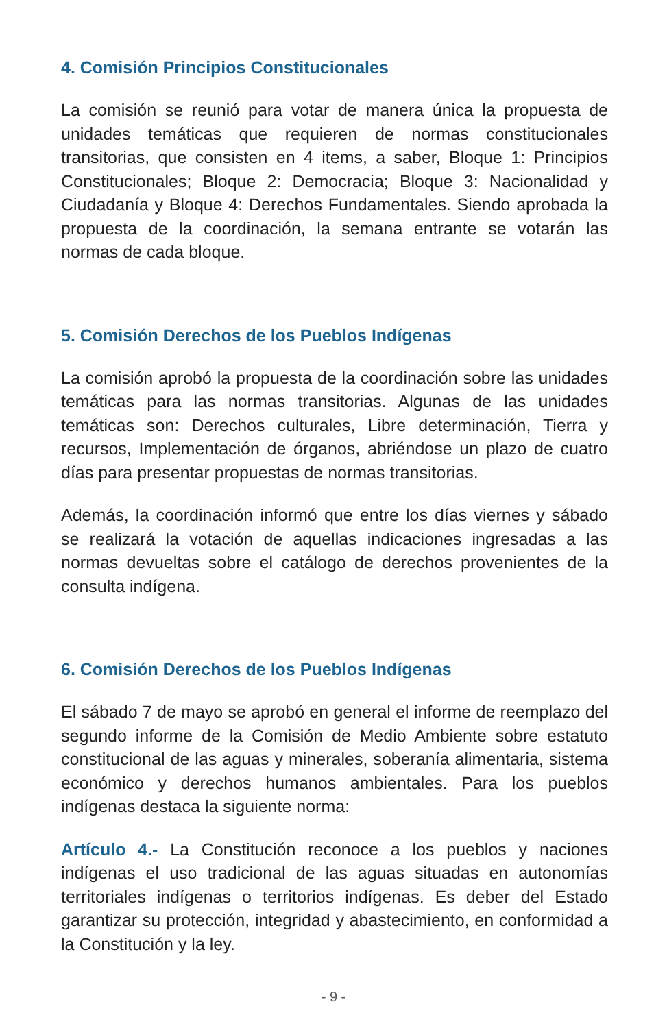4. Comisión Principios Constitucionales
La comisión se reunió para votar de manera única la propuesta de unidades temáticas que requieren de normas constitucionales transitorias, que consisten en 4 items, a saber, Bloque 1: Principios Constitucionales; Bloque 2: Democracia; Bloque 3: Nacionalidad y Ciudadanía y Bloque 4: Derechos Fundamentales. Siendo aprobada la propuesta de la coordinación, la semana entrante se votarán las normas de cada bloque.
5. Comisión Derechos de los Pueblos Indígenas
La comisión aprobó la propuesta de la coordinación sobre las unidades temáticas para las normas transitorias. Algunas de las unidades temáticas son: Derechos culturales, Libre determinación, Tierra y recursos, Implementación de órganos, abriéndose un plazo de cuatro días para presentar propuestas de normas transitorias.
Además, la coordinación informó que entre los días viernes y sábado se realizará la votación de aquellas indicaciones ingresadas a las normas devueltas sobre el catálogo de derechos provenientes de la consulta indígena.
6. Comisión Derechos de los Pueblos Indígenas
El sábado 7 de mayo se aprobó en general el informe de reemplazo del segundo informe de la Comisión de Medio Ambiente sobre estatuto constitucional de las aguas y minerales, soberanía alimentaria, sistema económico y derechos humanos ambientales. Para los pueblos indígenas destaca la siguiente norma:
Artículo 4.- La Constitución reconoce a los pueblos y naciones indígenas el uso tradicional de las aguas situadas en autonomías territoriales indígenas o territorios indígenas. Es deber del Estado garantizar su protección, integridad y abastecimiento, en conformidad a la Constitución y la ley.
- 9 -